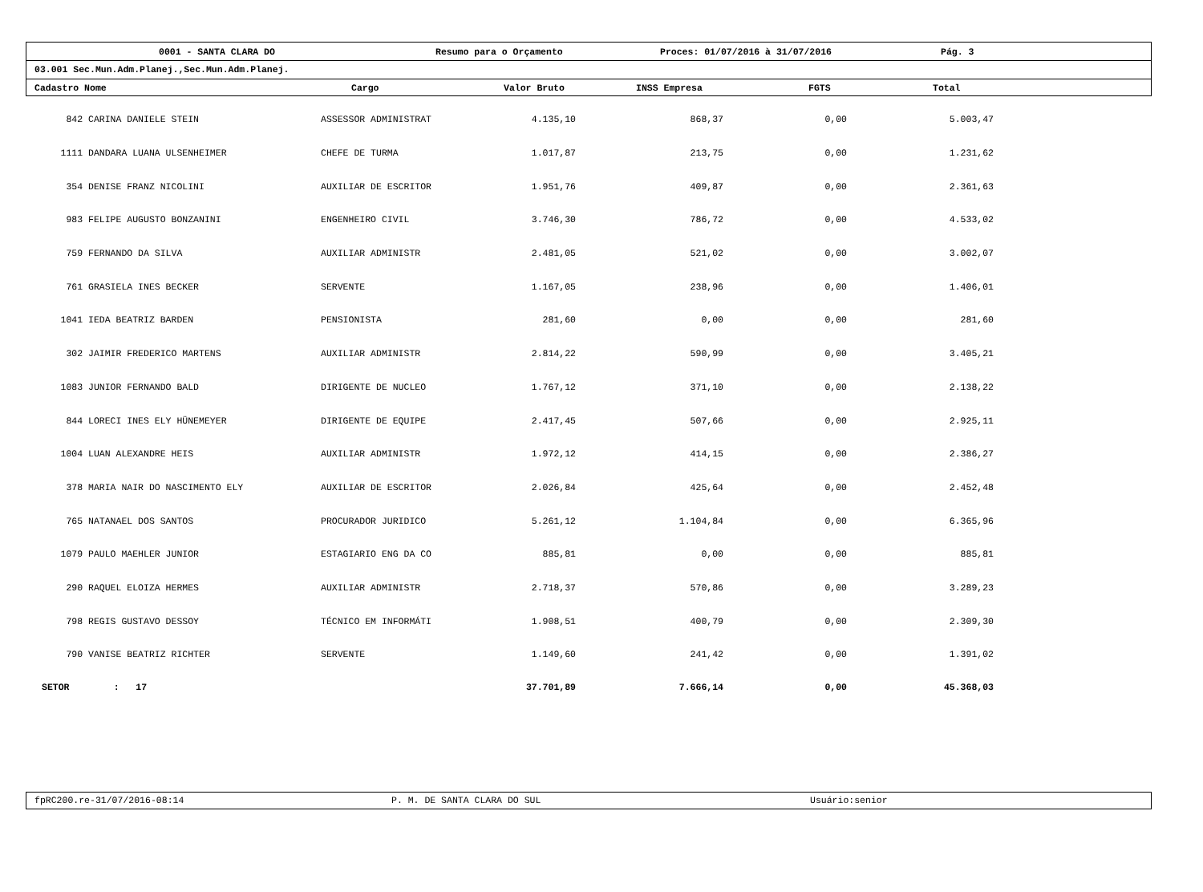0001 - SANTA CLARA DO Resumo para o Orçamento Proces: 01/07/2016 à 31/07/2016 Pág. 3
03.001 Sec.Mun.Adm.Planej.,Sec.Mun.Adm.Planej.
| Cadastro Nome | Cargo | Valor Bruto | INSS Empresa | FGTS | Total |
| --- | --- | --- | --- | --- | --- |
| 842 | CARINA DANIELE STEIN | ASSESSOR ADMINISTRAT | 4.135,10 | 868,37 | 0,00 | 5.003,47 | |
| 1111 | DANDARA LUANA ULSENHEIMER | CHEFE DE TURMA | 1.017,87 | 213,75 | 0,00 | 1.231,62 | |
| 354 | DENISE FRANZ NICOLINI | AUXILIAR DE ESCRITOR | 1.951,76 | 409,87 | 0,00 | 2.361,63 | |
| 983 | FELIPE AUGUSTO BONZANINI | ENGENHEIRO CIVIL | 3.746,30 | 786,72 | 0,00 | 4.533,02 | |
| 759 | FERNANDO DA SILVA | AUXILIAR ADMINISTR | 2.481,05 | 521,02 | 0,00 | 3.002,07 | |
| 761 | GRASIELA INES BECKER | SERVENTE | 1.167,05 | 238,96 | 0,00 | 1.406,01 | |
| 1041 | IEDA BEATRIZ BARDEN | PENSIONISTA | 281,60 | 0,00 | 0,00 | 281,60 | |
| 302 | JAIMIR FREDERICO MARTENS | AUXILIAR ADMINISTR | 2.814,22 | 590,99 | 0,00 | 3.405,21 | |
| 1083 | JUNIOR FERNANDO BALD | DIRIGENTE DE NUCLEO | 1.767,12 | 371,10 | 0,00 | 2.138,22 | |
| 844 | LORECI INES ELY HÜNEMEYER | DIRIGENTE DE EQUIPE | 2.417,45 | 507,66 | 0,00 | 2.925,11 | |
| 1004 | LUAN ALEXANDRE HEIS | AUXILIAR ADMINISTR | 1.972,12 | 414,15 | 0,00 | 2.386,27 | |
| 378 | MARIA NAIR DO NASCIMENTO ELY | AUXILIAR DE ESCRITOR | 2.026,84 | 425,64 | 0,00 | 2.452,48 | |
| 765 | NATANAEL DOS SANTOS | PROCURADOR JURIDICO | 5.261,12 | 1.104,84 | 0,00 | 6.365,96 | |
| 1079 | PAULO MAEHLER JUNIOR | ESTAGIARIO ENG DA CO | 885,81 | 0,00 | 0,00 | 885,81 | |
| 290 | RAQUEL ELOIZA HERMES | AUXILIAR ADMINISTR | 2.718,37 | 570,86 | 0,00 | 3.289,23 | |
| 798 | REGIS GUSTAVO DESSOY | TÉCNICO EM INFORMÁTI | 1.908,51 | 400,79 | 0,00 | 2.309,30 | |
| 790 | VANISE BEATRIZ RICHTER | SERVENTE | 1.149,60 | 241,42 | 0,00 | 1.391,02 | |
| SETOR : 17 | | | 37.701,89 | 7.666,14 | 0,00 | 45.368,03 | |
fpRC200.re-31/07/2016-08:14 P. M. DE SANTA CLARA DO SUL Usuário:senior